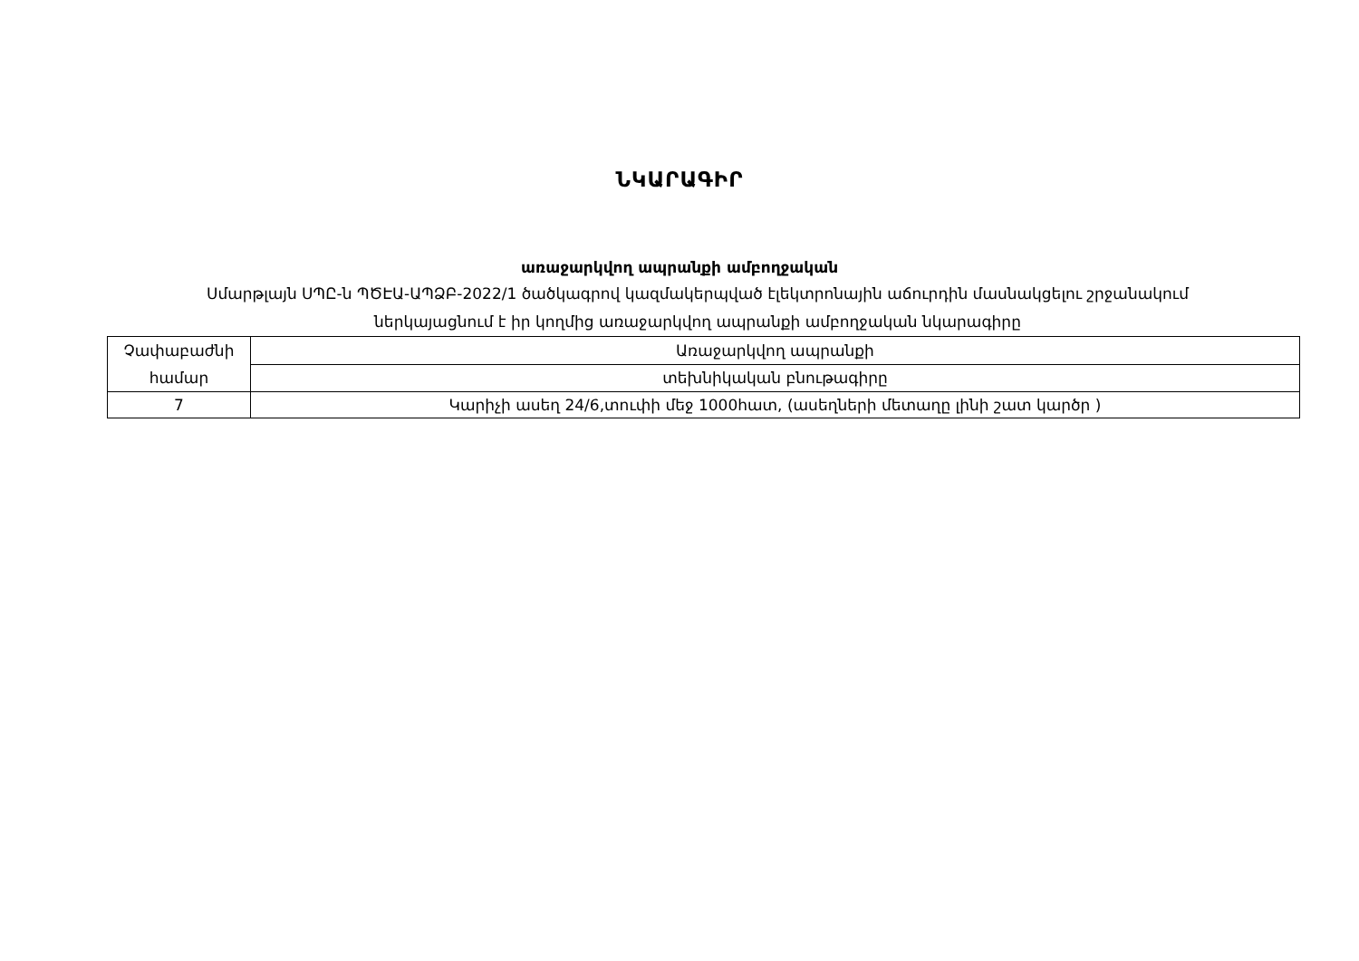ՆԿԱՐԱԳԻՐ
առաջարկվող ապրանքի ամբողջական
Սմարթլայն ՍՊԸ-ն ՊԾԷԱ-ԱՊՁԲ-2022/1 ծածկագրով կազմակերպված էլեկտրոնային աճուրդին մասնակցելու շրջանակում
ներկայացնում է իր կողմից առաջարկվող ապրանքի ամբողջական նկարագիրը
| Չափաբաժնի համար | Առաջարկվող ապրանքի |
| | տեխնիկական բնութագիրը |
| 7 | Կարիչի ասեղ 24/6,տուփի մեջ 1000հատ, (ասեղների մետաղը լինի շատ կարծր ) |